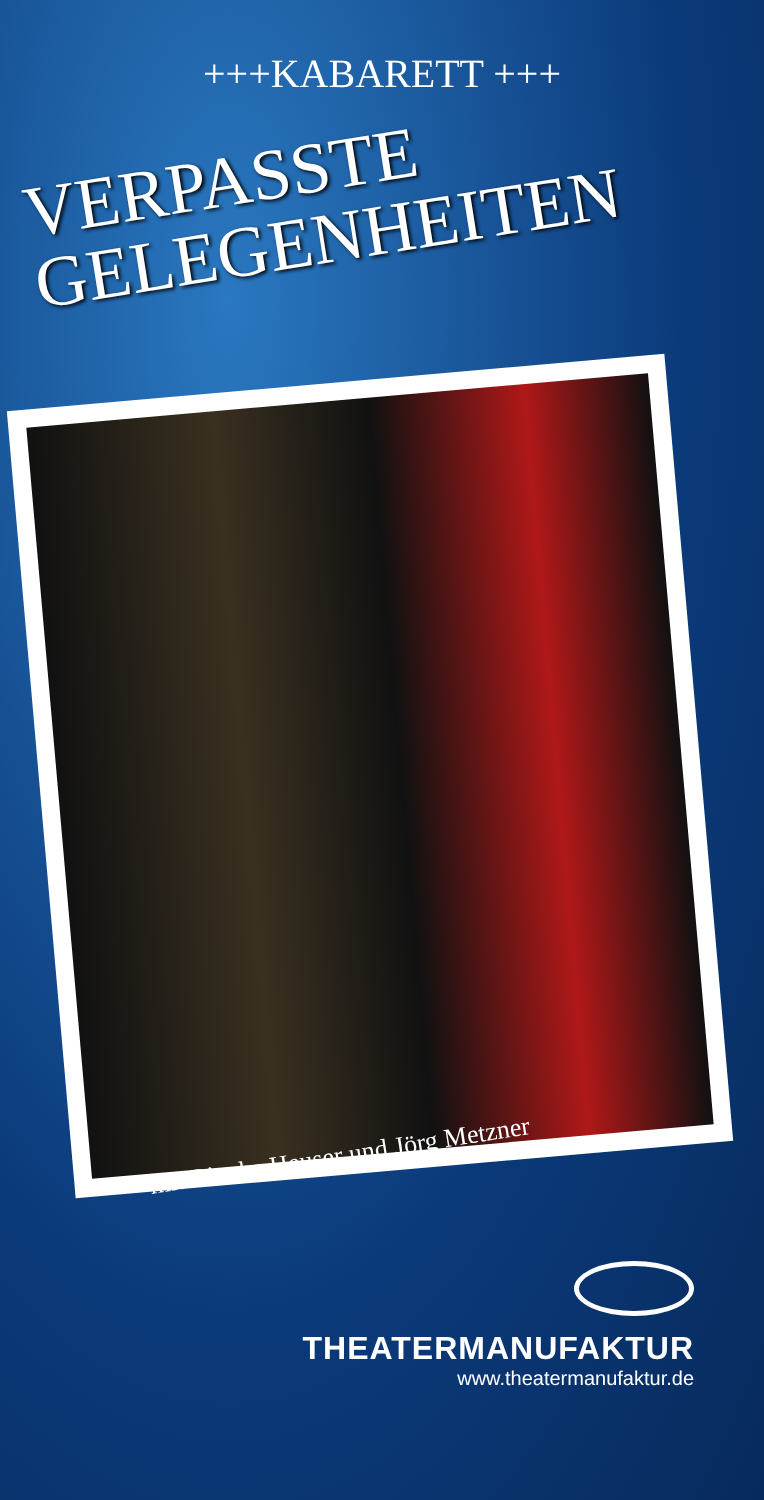+++KABARETT +++
VERPASSTE
GELEGENHEITEN
mit Bianka Heuser und Jörg Metzner
THEATERMANUFAKTUR
www.theatermanufaktur.de